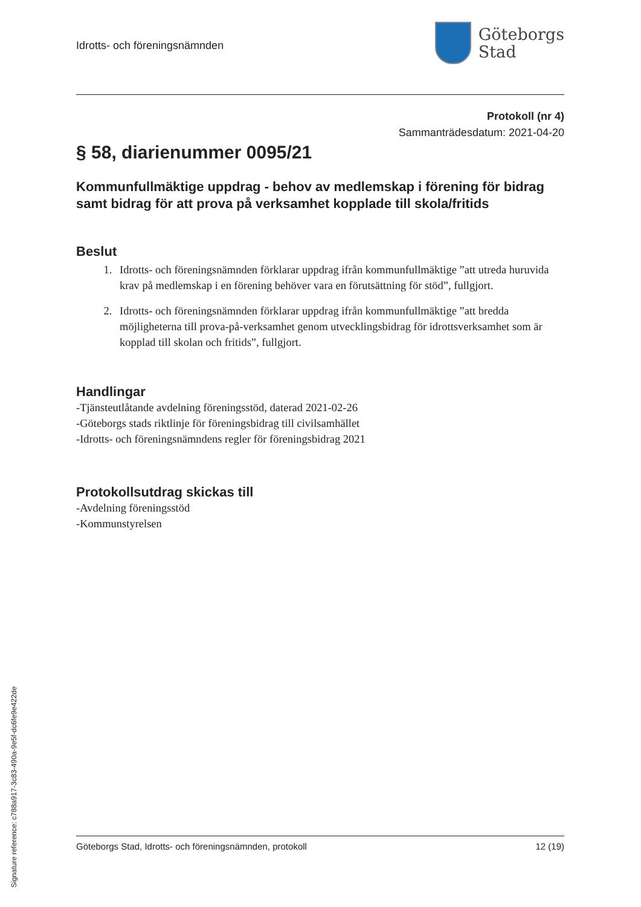Idrotts- och föreningsnämnden
Göteborgs
Stad
Protokoll (nr 4)
Sammanträdesdatum: 2021-04-20
§ 58, diarienummer 0095/21
Kommunfullmäktige uppdrag - behov av medlemskap i förening för bidrag samt bidrag för att prova på verksamhet kopplade till skola/fritids
Beslut
1. Idrotts- och föreningsnämnden förklarar uppdrag ifrån kommunfullmäktige ”att utreda huruvida krav på medlemskap i en förening behöver vara en förutsättning för stöd”, fullgjort.
2. Idrotts- och föreningsnämnden förklarar uppdrag ifrån kommunfullmäktige ”att bredda möjligheterna till prova-på-verksamhet genom utvecklingsbidrag för idrottsverksamhet som är kopplad till skolan och fritids”, fullgjort.
Handlingar
-Tjänsteutlåtande avdelning föreningsstöd, daterad 2021-02-26
-Göteborgs stads riktlinje för föreningsbidrag till civilsamhället
-Idrotts- och föreningsnämndens regler för föreningsbidrag 2021
Protokollsutdrag skickas till
-Avdelning föreningsstöd
-Kommunstyrelsen
Göteborgs Stad, Idrotts- och föreningsnämnden, protokoll 12 (19)
Signature reference: c788a917-3c83-490a-9e5f-dc6fe9e422de